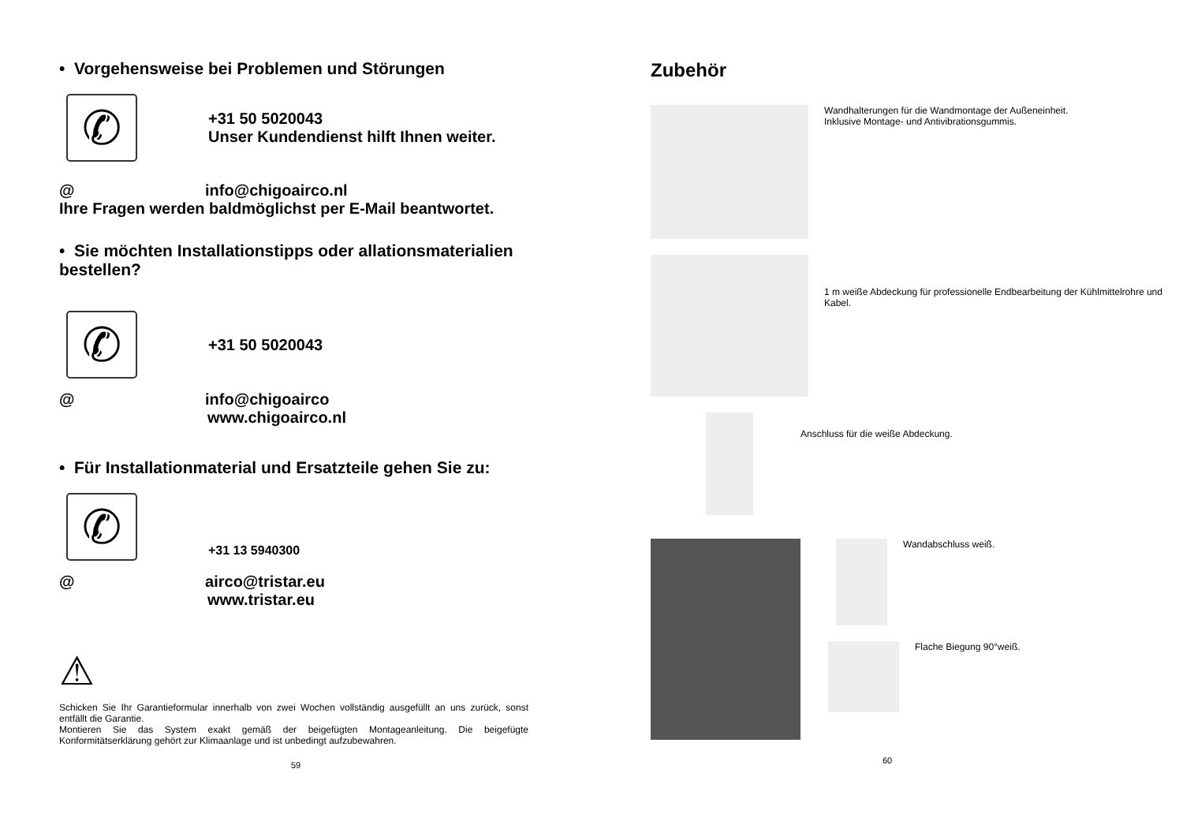• Vorgehensweise bei Problemen und Störungen
✆
+31 50 5020043
Unser Kundendienst hilft Ihnen weiter.
@ info@chigoairco.nl
Ihre Fragen werden baldmöglichst per E-Mail beantwortet.
• Sie möchten Installationstipps oder allationsmaterialien bestellen?
✆
+31 50 5020043
@ info@chigoairco
www.chigoairco.nl
• Für Installationmaterial und Ersatzteile gehen Sie zu:
✆
+31 13 5940300
@ airco@tristar.eu
www.tristar.eu
⚠
Schicken Sie Ihr Garantieformular innerhalb von zwei Wochen vollständig ausgefüllt an uns zurück, sonst entfällt die Garantie.
Montieren Sie das System exakt gemäß der beigefügten Montageanleitung. Die beigefügte Konformitätserklärung gehört zur Klimaanlage und ist unbedingt aufzubewahren.
59
Zubehör
Wandhalterungen für die Wandmontage der Außeneinheit.
Inklusive Montage- und Antivibrationsgummis.
1 m weiße Abdeckung für professionelle Endbearbeitung der Kühlmittelrohre und Kabel.
Anschluss für die weiße Abdeckung.
Wandabschluss weiß.
Flache Biegung 90°weiß.
60